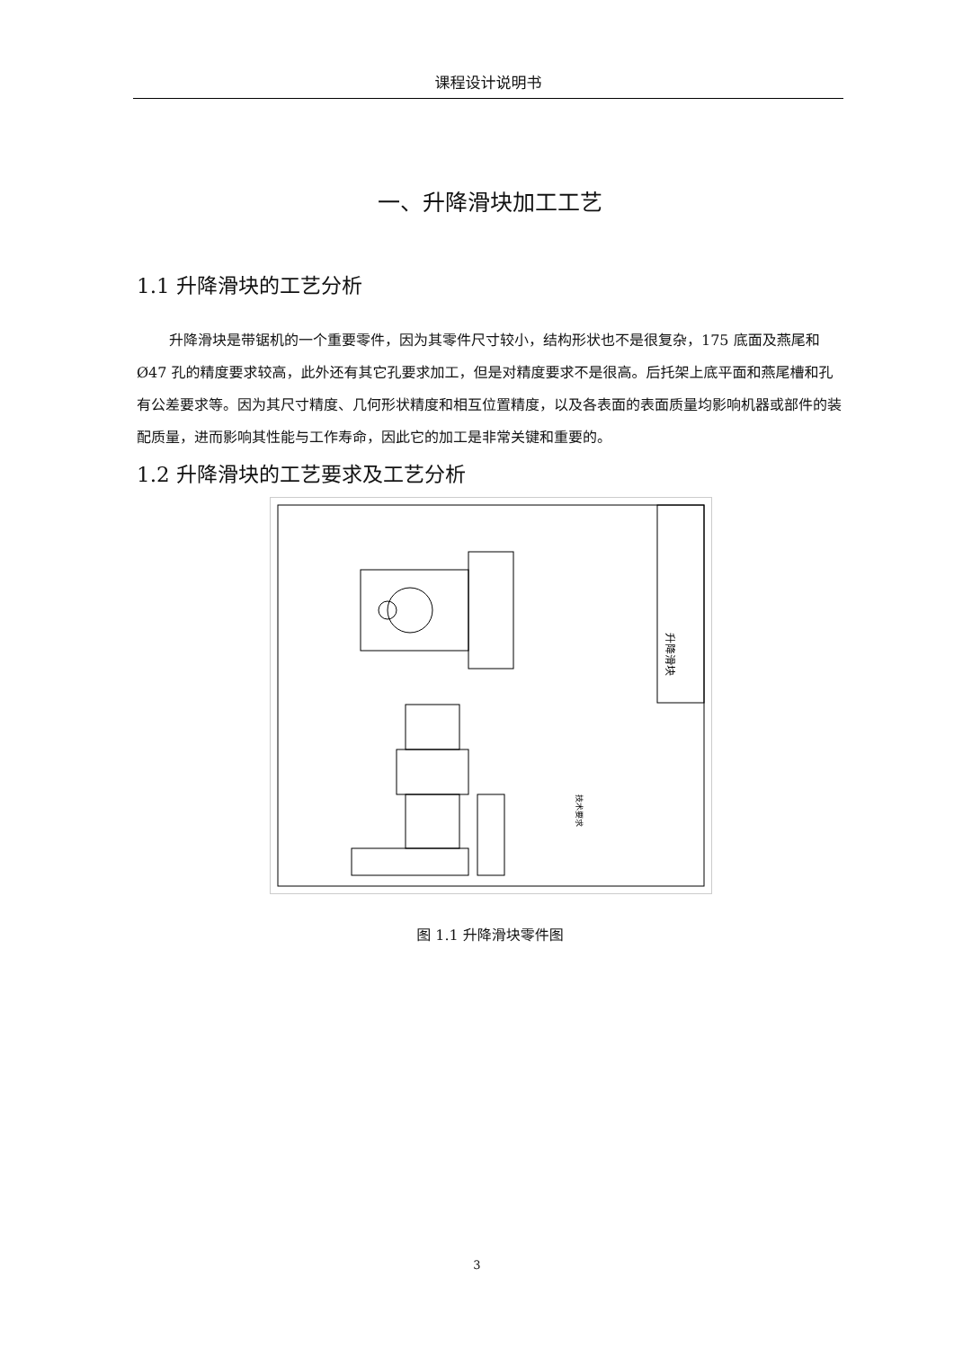课程设计说明书
一、升降滑块加工工艺
1.1 升降滑块的工艺分析
升降滑块是带锯机的一个重要零件，因为其零件尺寸较小，结构形状也不是很复杂，175 底面及燕尾和 Ø47 孔的精度要求较高，此外还有其它孔要求加工，但是对精度要求不是很高。后托架上底平面和燕尾槽和孔有公差要求等。因为其尺寸精度、几何形状精度和相互位置精度，以及各表面的表面质量均影响机器或部件的装配质量，进而影响其性能与工作寿命，因此它的加工是非常关键和重要的。
1.2 升降滑块的工艺要求及工艺分析
升降滑块
技术要求
图 1.1 升降滑块零件图
3